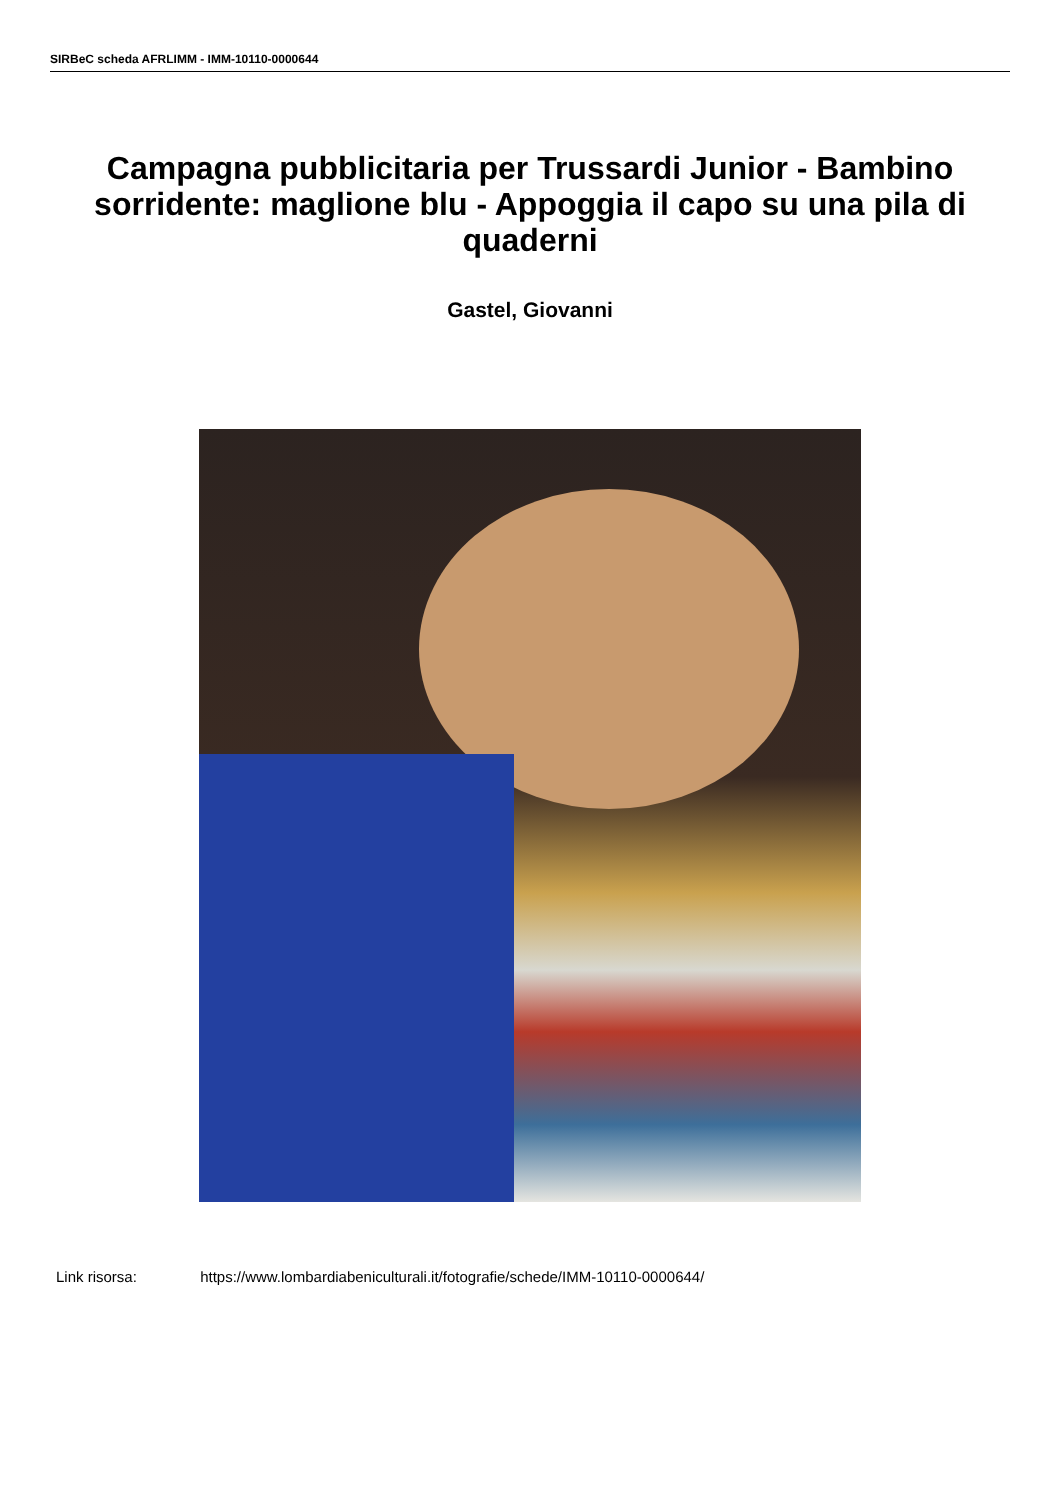SIRBeC scheda AFRLIMM - IMM-10110-0000644
Campagna pubblicitaria per Trussardi Junior - Bambino sorridente: maglione blu - Appoggia il capo su una pila di quaderni
Gastel, Giovanni
Link risorsa: https://www.lombardiabeniculturali.it/fotografie/schede/IMM-10110-0000644/